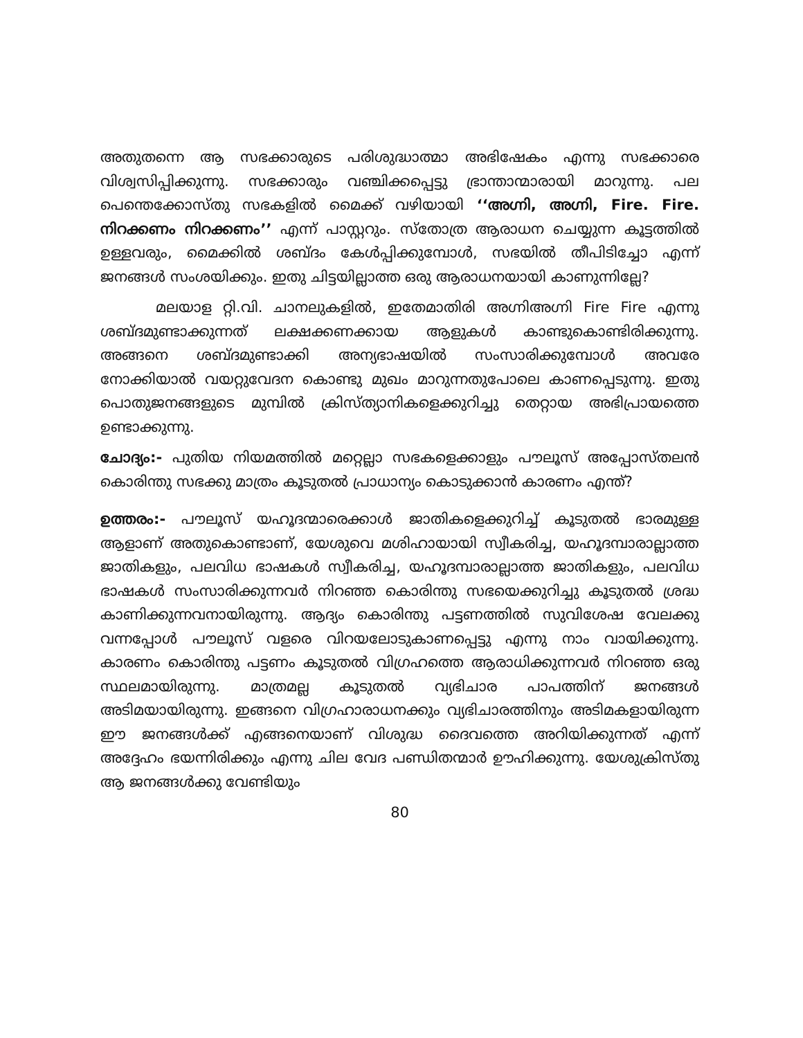അതുതന്നെ ആ സഭക്കാരുടെ പരിശുദ്ധാത്മാ അഭിഷേകം എന്നു സഭക്കാരെ വിശ്വസിപ്പിക്കുന്നു. സഭക്കാരും വഞ്ചിക്കപ്പെട്ടു ഭ്രാന്താന്മാരായി മാറുന്നു. പല പെന്തെക്കോസ്തു സഭകളിൽ മൈക്ക് വഴിയായി ‘‘അഗ്നി, അഗ്നി, Fire. Fire. നിറക്കണം നിറക്കണം’’ എന്ന് പാസ്റ്ററും. സ്തോത്ര ആരാധന ചെയ്യുന്ന കൂട്ടത്തിൽ ഉള്ളവരും, മൈക്കിൽ ശബ്ദം കേൾപ്പിക്കുമ്പോൾ, സഭയിൽ തീപിടിച്ചോ എന്ന് ജനങ്ങൾ സംശയിക്കും. ഇതു ചിട്ടയില്ലാത്ത ഒരു ആരാധനയായി കാണുന്നില്ലേ?
മലയാള റ്റി.വി. ചാനലുകളിൽ, ഇതേമാതിരി അഗ്നിഅഗ്നി Fire Fire എന്നു ശബ്ദമുണ്ടാക്കുന്നത് ലക്ഷക്കണക്കായ ആളുകൾ കാണ്ടുകൊണ്ടിരിക്കുന്നു. അങ്ങനെ ശബ്ദമുണ്ടാക്കി അന്യഭാഷയിൽ സംസാരിക്കുമ്പോൾ അവരേ നോക്കിയാൽ വയറ്റുവേദന കൊണ്ടു മുഖം മാറുന്നതുപോലെ കാണപ്പെടുന്നു. ഇതു പൊതുജനങ്ങളുടെ മുമ്പിൽ ക്രിസ്ത്യാനികളെക്കുറിച്ചു തെറ്റായ അഭിപ്രായത്തെ ഉണ്ടാക്കുന്നു.
ചോദ്യം:- പുതിയ നിയമത്തിൽ മറ്റെല്ലാ സഭകളെക്കാളും പൗലൂസ് അപ്പോസ്തലൻ കൊരിന്തു സഭക്കു മാത്രം കൂടുതൽ പ്രാധാന്യം കൊടുക്കാൻ കാരണം എന്ത്?
ഉത്തരം:- പൗലൂസ് യഹൂദന്മാരെക്കാൾ ജാതികളെക്കുറിച്ച് കൂടുതൽ ഭാരമുള്ള ആളാണ് അതുകൊണ്ടാണ്, യേശുവെ മശിഹായായി സ്വീകരിച്ച, യഹൂദമ്പാരാല്ലാത്ത ജാതികളും, പലവിധ ഭാഷകൾ സ്വീകരിച്ച, യഹൂദമ്പാരാല്ലാത്ത ജാതികളും, പലവിധ ഭാഷകൾ സംസാരിക്കുന്നവർ നിറഞ്ഞ കൊരിന്തു സഭയെക്കുറിച്ചു കൂടുതൽ ശ്രദ്ധ കാണിക്കുന്നവനായിരുന്നു. ആദ്യം കൊരിന്തു പട്ടണത്തിൽ സുവിശേഷ വേലക്കു വന്നപ്പോൾ പൗലൂസ് വളരെ വിറയലോടുകാണപ്പെട്ടു എന്നു നാം വായിക്കുന്നു. കാരണം കൊരിന്തു പട്ടണം കൂടുതൽ വിഗ്രഹത്തെ ആരാധിക്കുന്നവർ നിറഞ്ഞ ഒരു സ്ഥലമായിരുന്നു. മാത്രമല്ല കൂടുതൽ വ്യഭിചാര പാപത്തിന് ജനങ്ങൾ അടിമയായിരുന്നു. ഇങ്ങനെ വിഗ്രഹാരാധനക്കും വ്യഭിചാരത്തിനും അടിമകളായിരുന്ന ഈ ജനങ്ങൾക്ക് എങ്ങനെയാണ് വിശുദ്ധ ദൈവത്തെ അറിയിക്കുന്നത് എന്ന് അദ്ദേഹം ഭയന്നിരിക്കും എന്നു ചില വേദ പണ്ഡിതന്മാർ ഊഹിക്കുന്നു. യേശുക്രിസ്തു ആ ജനങ്ങൾക്കു വേണ്ടിയും
80